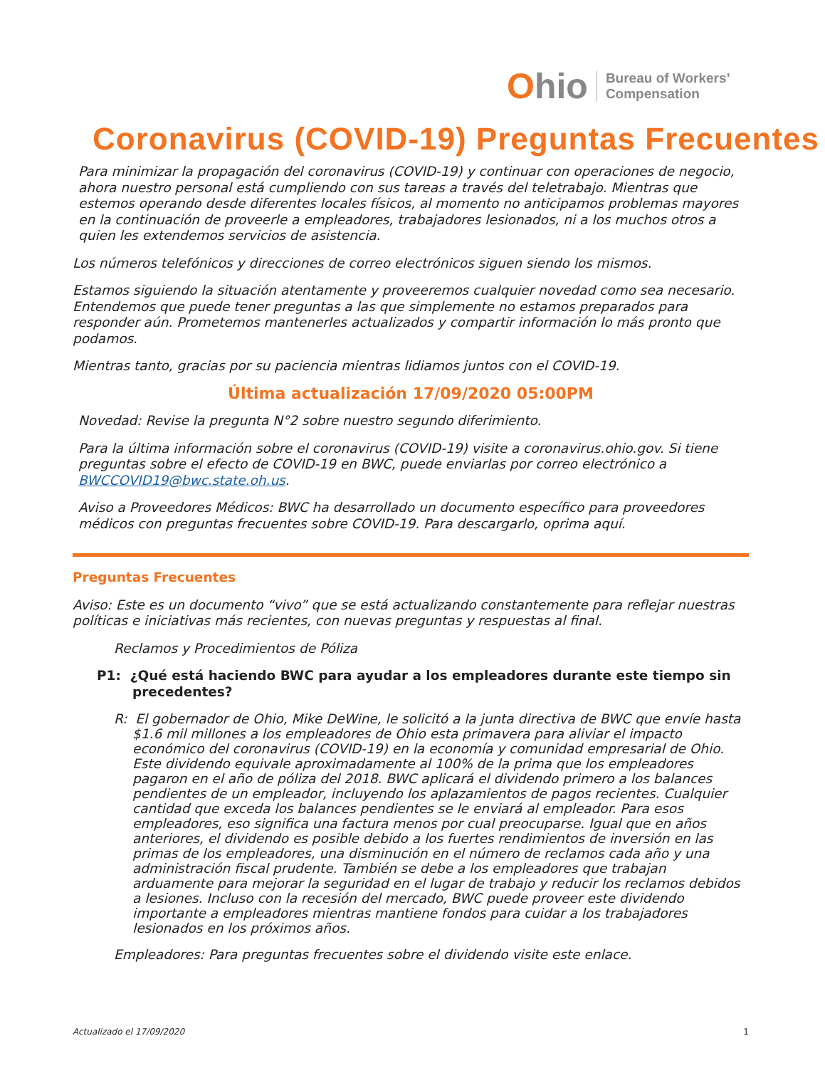Ohio
Bureau of Workers’
Compensation
Coronavirus (COVID-19) Preguntas Frecuentes
Para minimizar la propagación del coronavirus (COVID-19) y continuar con operaciones de negocio, ahora nuestro personal está cumpliendo con sus tareas a través del teletrabajo. Mientras que estemos operando desde diferentes locales físicos, al momento no anticipamos problemas mayores en la continuación de proveerle a empleadores, trabajadores lesionados, ni a los muchos otros a quien les extendemos servicios de asistencia.
Los números telefónicos y direcciones de correo electrónicos siguen siendo los mismos.
Estamos siguiendo la situación atentamente y proveeremos cualquier novedad como sea necesario. Entendemos que puede tener preguntas a las que simplemente no estamos preparados para responder aún. Prometemos mantenerles actualizados y compartir información lo más pronto que podamos.
Mientras tanto, gracias por su paciencia mientras lidiamos juntos con el COVID-19.
Última actualización 17/09/2020 05:00PM
Novedad: Revise la pregunta N°2 sobre nuestro segundo diferimiento.
Para la última información sobre el coronavirus (COVID-19) visite a coronavirus.ohio.gov. Si tiene preguntas sobre el efecto de COVID-19 en BWC, puede enviarlas por correo electrónico a BWCCOVID19@bwc.state.oh.us.
Aviso a Proveedores Médicos: BWC ha desarrollado un documento específico para proveedores médicos con preguntas frecuentes sobre COVID-19. Para descargarlo, oprima aquí.
Preguntas Frecuentes
Aviso: Este es un documento “vivo” que se está actualizando constantemente para reflejar nuestras políticas e iniciativas más recientes, con nuevas preguntas y respuestas al final.
Reclamos y Procedimientos de Póliza
P1: ¿Qué está haciendo BWC para ayudar a los empleadores durante este tiempo sin precedentes?
R: El gobernador de Ohio, Mike DeWine, le solicitó a la junta directiva de BWC que envíe hasta $1.6 mil millones a los empleadores de Ohio esta primavera para aliviar el impacto económico del coronavirus (COVID-19) en la economía y comunidad empresarial de Ohio. Este dividendo equivale aproximadamente al 100% de la prima que los empleadores pagaron en el año de póliza del 2018. BWC aplicará el dividendo primero a los balances pendientes de un empleador, incluyendo los aplazamientos de pagos recientes. Cualquier cantidad que exceda los balances pendientes se le enviará al empleador. Para esos empleadores, eso significa una factura menos por cual preocuparse. Igual que en años anteriores, el dividendo es posible debido a los fuertes rendimientos de inversión en las primas de los empleadores, una disminución en el número de reclamos cada año y una administración fiscal prudente. También se debe a los empleadores que trabajan arduamente para mejorar la seguridad en el lugar de trabajo y reducir los reclamos debidos a lesiones. Incluso con la recesión del mercado, BWC puede proveer este dividendo importante a empleadores mientras mantiene fondos para cuidar a los trabajadores lesionados en los próximos años.
Empleadores: Para preguntas frecuentes sobre el dividendo visite este enlace.
Actualizado el 17/09/2020 1